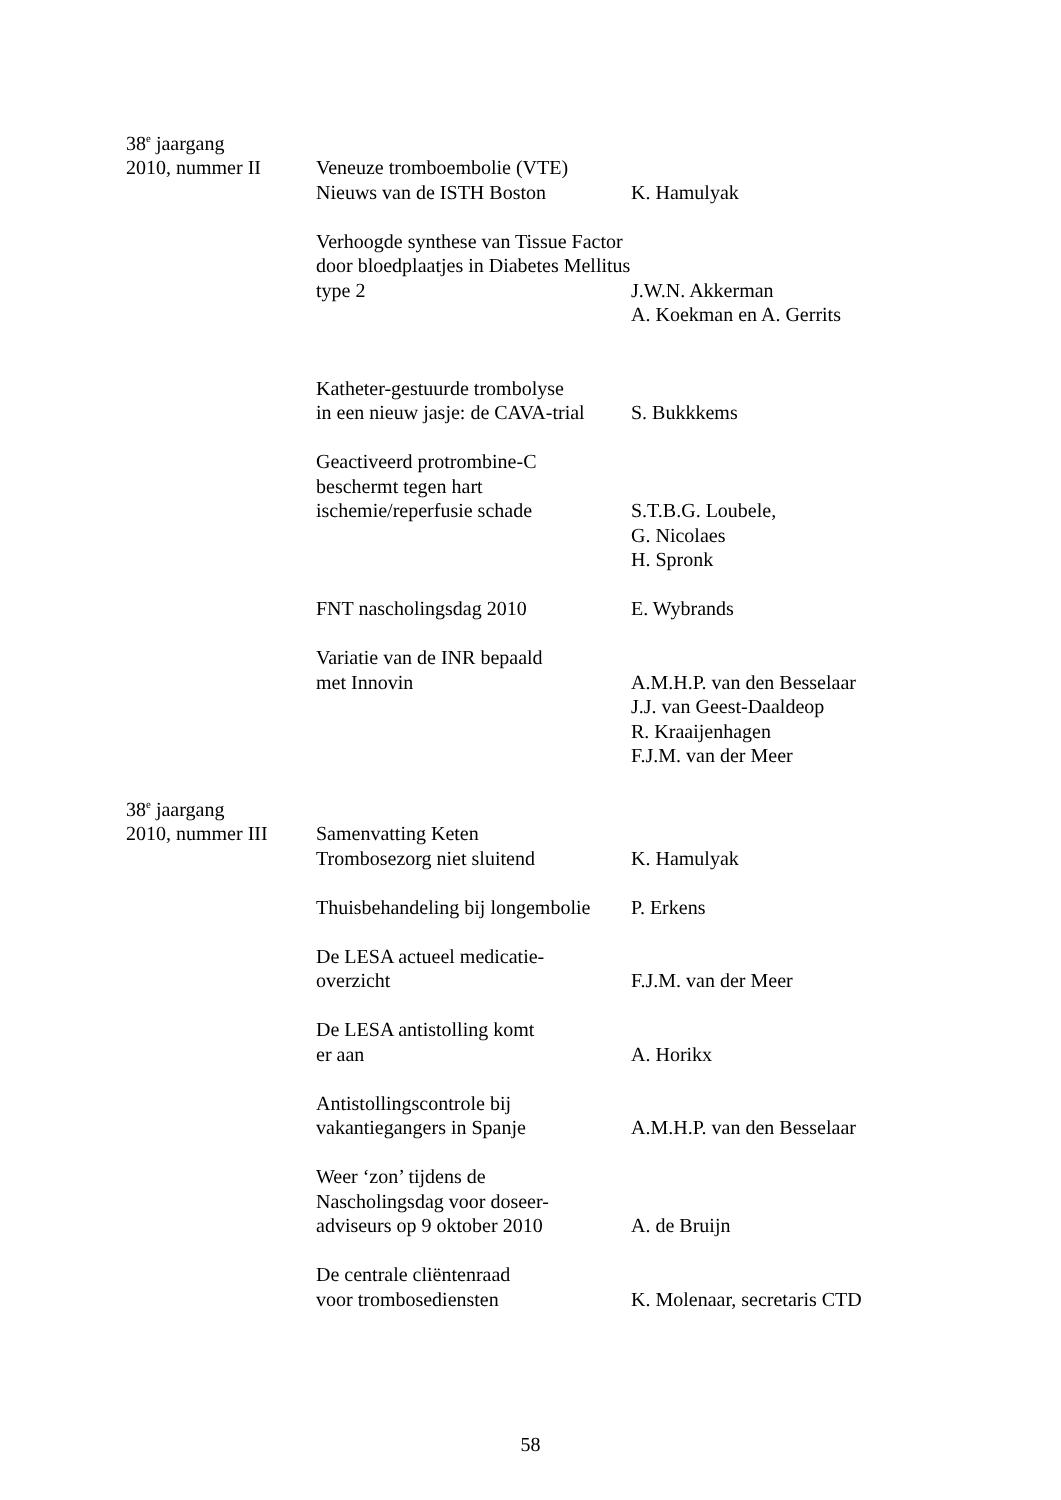38<sup>e</sup> jaargang
2010, nummer II Veneuze tromboembolie (VTE)
Nieuws van de ISTH Boston
K. Hamulyak
Verhoogde synthese van Tissue Factor door bloedplaatjes in Diabetes Mellitus type 2
J.W.N. Akkerman
A. Koekman en A. Gerrits
Katheter-gestuurde trombolyse
in een nieuw jasje: de CAVA-trial
S. Bukkkems
Geactiveerd protrombine-C
beschermt tegen hart
ischemie/reperfusie schade
S.T.B.G. Loubele,
G. Nicolaes
H. Spronk
FNT nascholingsdag 2010 E. Wybrands
Variatie van de INR bepaald
met Innovin
A.M.H.P. van den Besselaar
J.J. van Geest-Daaldeop
R. Kraaijenhagen
F.J.M. van der Meer
38<sup>e</sup> jaargang
2010, nummer III
Samenvatting Keten
Trombosezorg niet sluitend
K. Hamulyak
Thuisbehandeling bij longembolie
P. Erkens
De LESA actueel medicatie-
overzicht
F.J.M. van der Meer
De LESA antistolling komt
er aan
A. Horikx
Antistollingscontrole bij
vakantiegangers in Spanje
A.M.H.P. van den Besselaar
Weer ‘zon’ tijdens de
Nascholingsdag voor doseer-
adviseurs op 9 oktober 2010
A. de Bruijn
De centrale cliëntenraad
voor trombosediensten
K. Molenaar, secretaris CTD
58